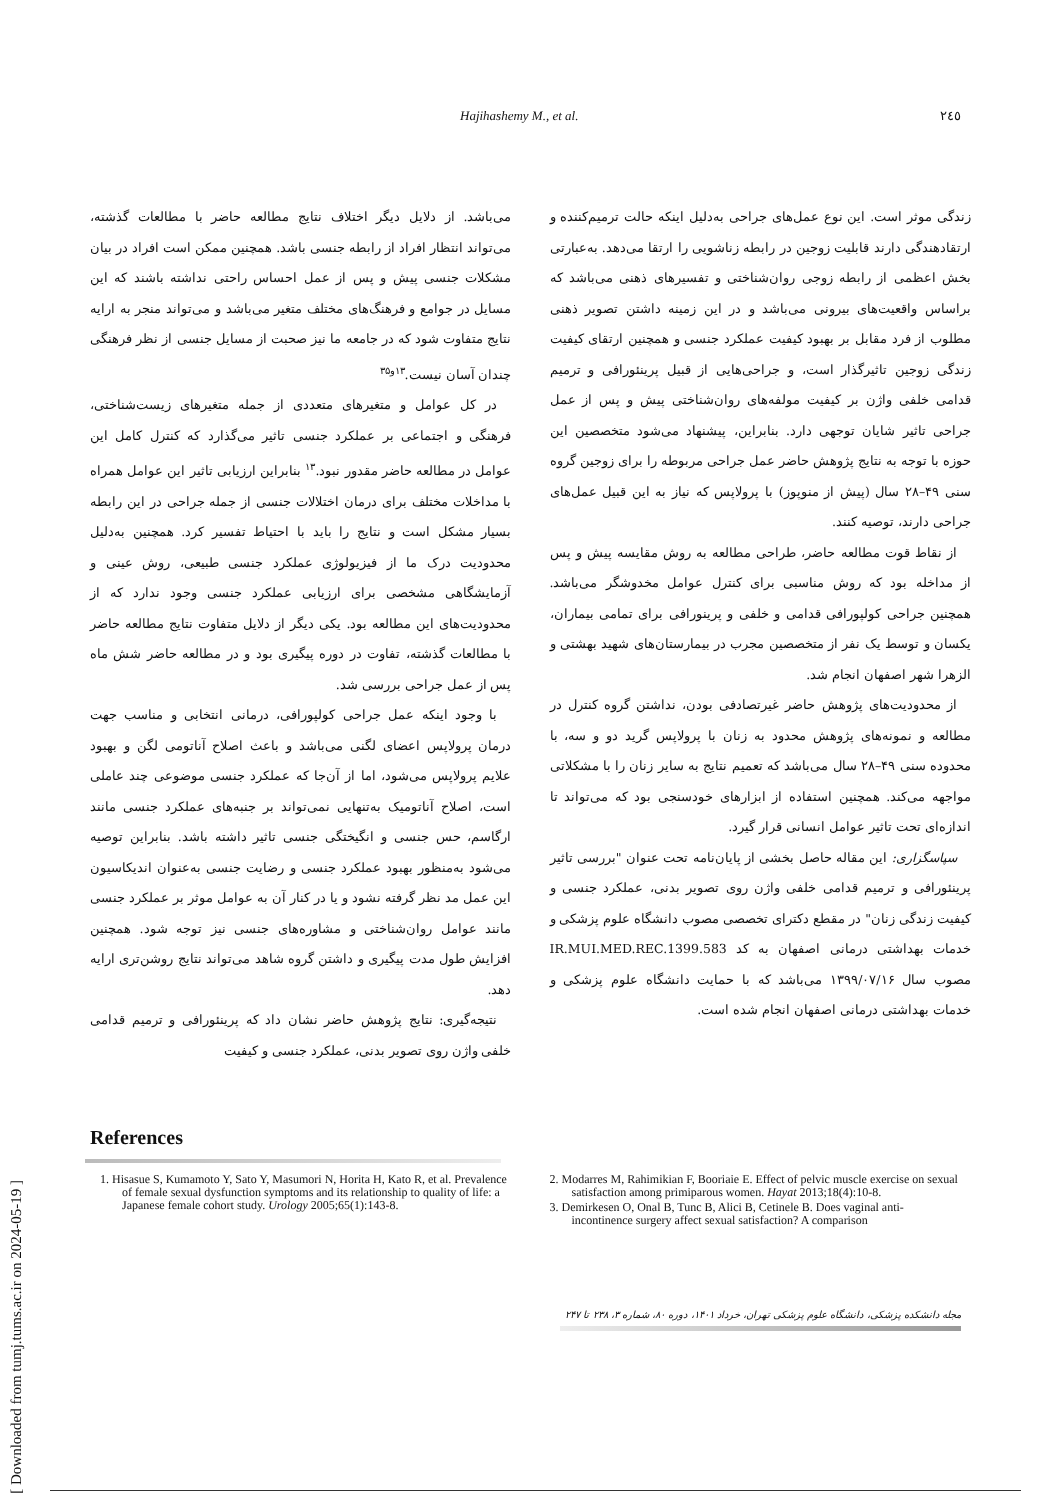[ Downloaded from tumj.tums.ac.ir on 2024-05-19 ]
Hajihashemy M., et al. ۲٤٥
می‌باشد. از دلایل دیگر اختلاف نتایج مطالعه حاضر با مطالعات گذشته، می‌تواند انتظار افراد از رابطه جنسی باشد. همچنین ممکن است افراد در بیان مشکلات جنسی پیش و پس از عمل احساس راحتی نداشته باشند که این مسایل در جوامع و فرهنگ‌های مختلف متغیر می‌باشد و می‌تواند منجر به ارایه نتایج متفاوت شود که در جامعه ما نیز صحبت از مسایل جنسی از نظر فرهنگی چندان آسان نیست.<sup>۱۳و۳۵</sup>
در کل عوامل و متغیرهای متعددی از جمله متغیرهای زیست‌شناختی، فرهنگی و اجتماعی بر عملکرد جنسی تاثیر می‌گذارد که کنترل کامل این عوامل در مطالعه حاضر مقدور نبود.<sup>۱۳</sup> بنابراین ارزیابی تاثیر این عوامل همراه با مداخلات مختلف برای درمان اختلالات جنسی از جمله جراحی در این رابطه بسیار مشکل است و نتایج را باید با احتیاط تفسیر کرد. همچنین به‌دلیل محدودیت درک ما از فیزیولوژی عملکرد جنسی طبیعی، روش عینی و آزمایشگاهی مشخصی برای ارزیابی عملکرد جنسی وجود ندارد که از محدودیت‌های این مطالعه بود. یکی دیگر از دلایل متفاوت نتایج مطالعه حاضر با مطالعات گذشته، تفاوت در دوره پیگیری بود و در مطالعه حاضر شش ماه پس از عمل جراحی بررسی شد.
با وجود اینکه عمل جراحی کولپورافی، درمانی انتخابی و مناسب جهت درمان پرولاپس اعضای لگنی می‌باشد و باعث اصلاح آناتومی لگن و بهبود علایم پرولاپس می‌شود، اما از آن‌جا که عملکرد جنسی موضوعی چند عاملی است، اصلاح آناتومیک به‌تنهایی نمی‌تواند بر جنبه‌های عملکرد جنسی مانند ارگاسم، حس جنسی و انگیختگی جنسی تاثیر داشته باشد. بنابراین توصیه می‌شود به‌منظور بهبود عملکرد جنسی و رضایت جنسی به‌عنوان اندیکاسیون این عمل مد نظر گرفته نشود و یا در کنار آن به عوامل موثر بر عملکرد جنسی مانند عوامل روان‌شناختی و مشاوره‌های جنسی نیز توجه شود. همچنین افزایش طول مدت پیگیری و داشتن گروه شاهد می‌تواند نتایج روشن‌تری ارایه دهد.
نتیجه‌گیری: نتایج پژوهش حاضر نشان داد که پرینئورافی و ترمیم قدامی خلفی واژن روی تصویر بدنی، عملکرد جنسی و کیفیت
زندگی موثر است. این نوع عمل‌های جراحی به‌دلیل اینکه حالت ترمیم‌کننده و ارتقادهندگی دارند قابلیت زوجین در رابطه زناشویی را ارتقا می‌دهد. به‌عبارتی بخش اعظمی از رابطه زوجی روان‌شناختی و تفسیرهای ذهنی می‌باشد که براساس واقعیت‌های بیرونی می‌باشد و در این زمینه داشتن تصویر ذهنی مطلوب از فرد مقابل بر بهبود کیفیت عملکرد جنسی و همچنین ارتقای کیفیت زندگی زوجین تاثیرگذار است، و جراحی‌هایی از قبیل پرینئورافی و ترمیم قدامی خلفی واژن بر کیفیت مولفه‌های روان‌شناختی پیش و پس از عمل جراحی تاثیر شایان توجهی دارد. بنابراین، پیشنهاد می‌شود متخصصین این حوزه با توجه به نتایج پژوهش حاضر عمل جراحی مربوطه را برای زوجین گروه سنی ۴۹–۲۸ سال (پیش از منوپوز) با پرولاپس که نیاز به این قبیل عمل‌های جراحی دارند، توصیه کنند.
از نقاط قوت مطالعه حاضر، طراحی مطالعه به روش مقایسه پیش و پس از مداخله بود که روش مناسبی برای کنترل عوامل مخدوشگر می‌باشد. همچنین جراحی کولپورافی قدامی و خلفی و پرینورافی برای تمامی بیماران، یکسان و توسط یک نفر از متخصصین مجرب در بیمارستان‌های شهید بهشتی و الزهرا شهر اصفهان انجام شد.
از محدودیت‌های پژوهش حاضر غیرتصادفی بودن، نداشتن گروه کنترل در مطالعه و نمونه‌های پژوهش محدود به زنان با پرولاپس گرید دو و سه، با محدوده سنی ۴۹–۲۸ سال می‌باشد که تعمیم نتایج به سایر زنان را با مشکلاتی مواجهه می‌کند. همچنین استفاده از ابزارهای خودسنجی بود که می‌تواند تا اندازه‌ای تحت تاثیر عوامل انسانی قرار گیرد.
سپاسگزاری: این مقاله حاصل بخشی از پایان‌نامه تحت عنوان "بررسی تاثیر پرینئورافی و ترمیم قدامی خلفی واژن روی تصویر بدنی، عملکرد جنسی و کیفیت زندگی زنان" در مقطع دکترای تخصصی مصوب دانشگاه علوم پزشکی و خدمات بهداشتی درمانی اصفهان به کد IR.MUI.MED.REC.1399.583 مصوب سال ۱۳۹۹/۰۷/۱۶ می‌باشد که با حمایت دانشگاه علوم پزشکی و خدمات بهداشتی درمانی اصفهان انجام شده است.
References
1. Hisasue S, Kumamoto Y, Sato Y, Masumori N, Horita H, Kato R, et al. Prevalence of female sexual dysfunction symptoms and its relationship to quality of life: a Japanese female cohort study. Urology 2005;65(1):143-8.
2. Modarres M, Rahimikian F, Booriaie E. Effect of pelvic muscle exercise on sexual satisfaction among primiparous women. Hayat 2013;18(4):10-8.
3. Demirkesen O, Onal B, Tunc B, Alici B, Cetinele B. Does vaginal anti-incontinence surgery affect sexual satisfaction? A comparison
مجله دانشکده پزشکی، دانشگاه علوم پزشکی تهران، خرداد ۱۴۰۱، دوره ۸۰، شماره ۳، ۲۳۸ تا ۲۴۷